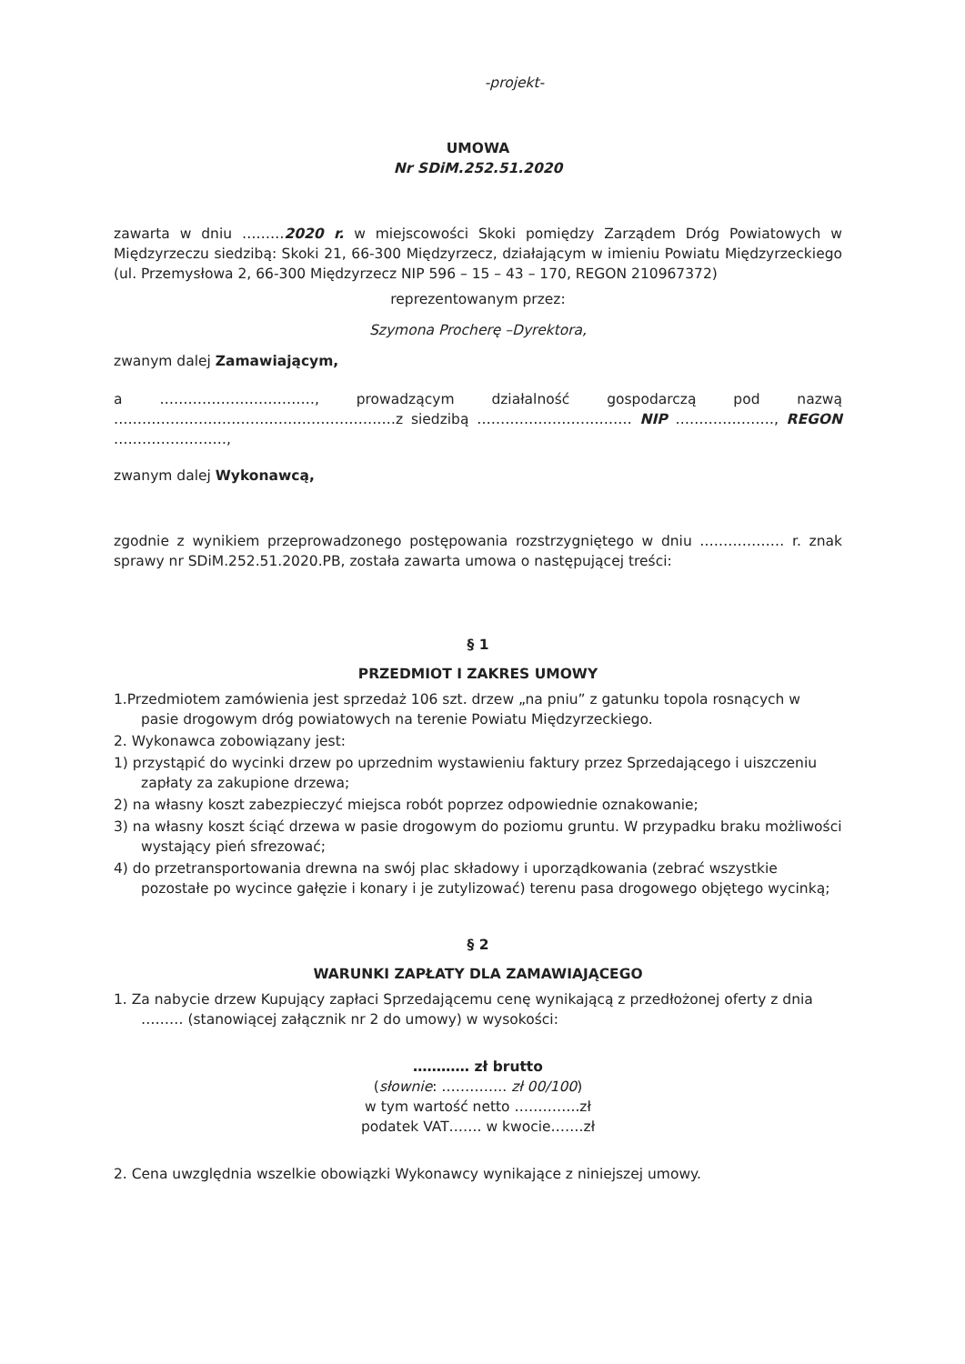-projekt-
UMOWA
Nr SDiM.252.51.2020
zawarta w dniu ………2020 r. w miejscowości Skoki pomiędzy Zarządem Dróg Powiatowych w Międzyrzeczu siedzibą: Skoki 21, 66-300 Międzyrzecz, działającym w imieniu Powiatu Międzyrzeckiego (ul. Przemysłowa 2, 66-300 Międzyrzecz NIP 596 – 15 – 43 – 170, REGON 210967372)
reprezentowanym przez:
Szymona Procherę –Dyrektora,
zwanym dalej Zamawiającym,
a ……………………………, prowadzącym działalność gospodarczą pod nazwą ……………………………………………………z siedzibą …………………………… NIP …………………, REGON ……………………,
zwanym dalej Wykonawcą,
zgodnie z wynikiem przeprowadzonego postępowania rozstrzygniętego w dniu ……………… r. znak sprawy nr SDiM.252.51.2020.PB, została zawarta umowa o następującej treści:
§ 1
PRZEDMIOT I ZAKRES UMOWY
1.Przedmiotem zamówienia jest sprzedaż 106 szt. drzew „na pniu” z gatunku topola rosnących w pasie drogowym dróg powiatowych na terenie Powiatu Międzyrzeckiego.
2. Wykonawca zobowiązany jest:
1) przystąpić do wycinki drzew po uprzednim wystawieniu faktury przez Sprzedającego i uiszczeniu zapłaty za zakupione drzewa;
2) na własny koszt zabezpieczyć miejsca robót poprzez odpowiednie oznakowanie;
3) na własny koszt ściąć drzewa w pasie drogowym do poziomu gruntu. W przypadku braku możliwości wystający pień sfrezować;
4) do przetransportowania drewna na swój plac składowy i uporządkowania (zebrać wszystkie pozostałe po wycince gałęzie i konary i je zutylizować) terenu pasa drogowego objętego wycinką;
§ 2
WARUNKI ZAPŁATY DLA ZAMAWIAJĄCEGO
1. Za nabycie drzew Kupujący zapłaci Sprzedającemu cenę wynikającą z przedłożonej oferty z dnia ……… (stanowiącej załącznik nr 2 do umowy) w wysokości:
………… zł brutto
(słownie: ………….. zł 00/100)
w tym wartość netto …………..zł
podatek VAT……. w kwocie…….zł
2. Cena uwzględnia wszelkie obowiązki Wykonawcy wynikające z niniejszej umowy.